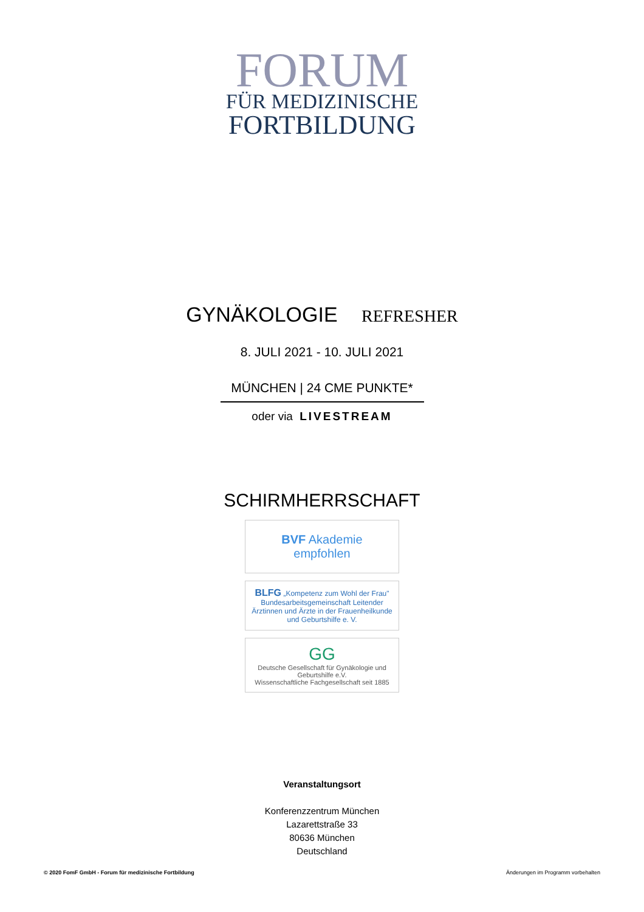FORUM
FÜR MEDIZINISCHE
FORTBILDUNG
GYNÄKOLOGIE REFRESHER
8. JULI 2021 - 10. JULI 2021
MÜNCHEN | 24 CME PUNKTE*
oder via LIVESTREAM
SCHIRMHERRSCHAFT
BVF Akademie
empfohlen
BLFG „Kompetenz zum Wohl der Frau"
Bundesarbeitsgemeinschaft Leitender Ärztinnen und Ärzte in der Frauenheilkunde und Geburtshilfe e. V.
GG
Deutsche Gesellschaft für Gynäkologie und Geburtshilfe e.V.
Wissenschaftliche Fachgesellschaft seit 1885
Veranstaltungsort
Konferenzzentrum München
Lazarettstraße 33
80636 München
Deutschland
© 2020 FomF GmbH - Forum für medizinische Fortbildung Änderungen im Programm vorbehalten